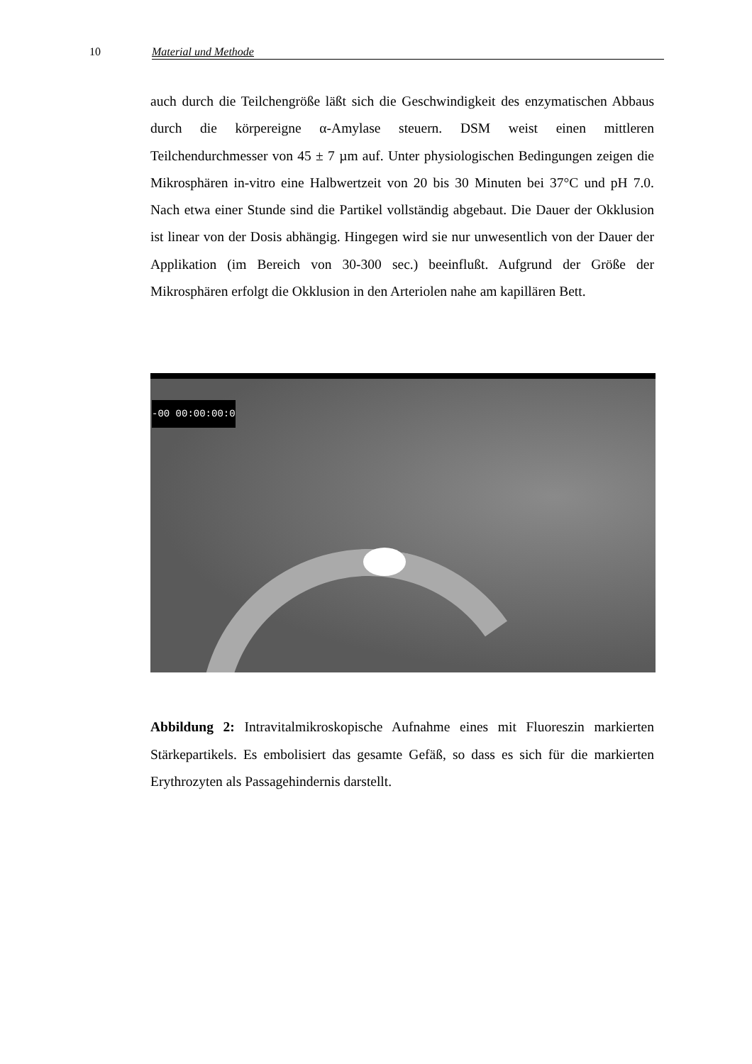10 Material und Methode
auch durch die Teilchengröße läßt sich die Geschwindigkeit des enzymatischen Abbaus durch die körpereigne α-Amylase steuern. DSM weist einen mittleren Teilchendurchmesser von 45 ± 7 µm auf. Unter physiologischen Bedingungen zeigen die Mikrosphären in-vitro eine Halbwertzeit von 20 bis 30 Minuten bei 37°C und pH 7.0. Nach etwa einer Stunde sind die Partikel vollständig abgebaut. Die Dauer der Okklusion ist linear von der Dosis abhängig. Hingegen wird sie nur unwesentlich von der Dauer der Applikation (im Bereich von 30-300 sec.) beeinflußt. Aufgrund der Größe der Mikrosphären erfolgt die Okklusion in den Arteriolen nahe am kapillären Bett.
-00 00:00:00:0
Abbildung 2: Intravitalmikroskopische Aufnahme eines mit Fluoreszin markierten Stärkepartikels. Es embolisiert das gesamte Gefäß, so dass es sich für die markierten Erythrozyten als Passagehindernis darstellt.